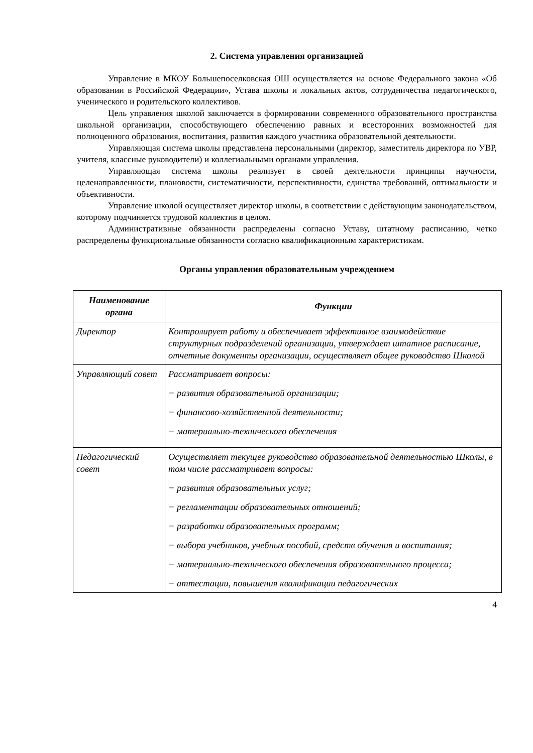2. Система управления организацией
Управление в МКОУ Большепоселковская ОШ осуществляется на основе Федерального закона «Об образовании в Российской Федерации», Устава школы и локальных актов, сотрудничества педагогического, ученического и родительского коллективов.
Цель управления школой заключается в формировании современного образовательного пространства школьной организации, способствующего обеспечению равных и всесторонних возможностей для полноценного образования, воспитания, развития каждого участника образовательной деятельности.
Управляющая система школы представлена персональными (директор, заместитель директора по УВР, учителя, классные руководители) и коллегиальными органами управления.
Управляющая система школы реализует в своей деятельности принципы научности, целенаправленности, плановости, систематичности, перспективности, единства требований, оптимальности и объективности.
Управление школой осуществляет директор школы, в соответствии с действующим законодательством, которому подчиняется трудовой коллектив в целом.
Административные обязанности распределены согласно Уставу, штатному расписанию, четко распределены функциональные обязанности согласно квалификационным характеристикам.
Органы управления образовательным учреждением
| Наименование органа | Функции |
| --- | --- |
| Директор | Контролирует работу и обеспечивает эффективное взаимодействие структурных подразделений организации, утверждает штатное расписание, отчетные документы организации, осуществляет общее руководство Школой |
| Управляющий совет | Рассматривает вопросы: − развития образовательной организации; − финансово-хозяйственной деятельности; − материально-технического обеспечения |
| Педагогический совет | Осуществляет текущее руководство образовательной деятельностью Школы, в том числе рассматривает вопросы: − развития образовательных услуг; − регламентации образовательных отношений; − разработки образовательных программ; − выбора учебников, учебных пособий, средств обучения и воспитания; − материально-технического обеспечения образовательного процесса; − аттестации, повышения квалификации педагогических |
4